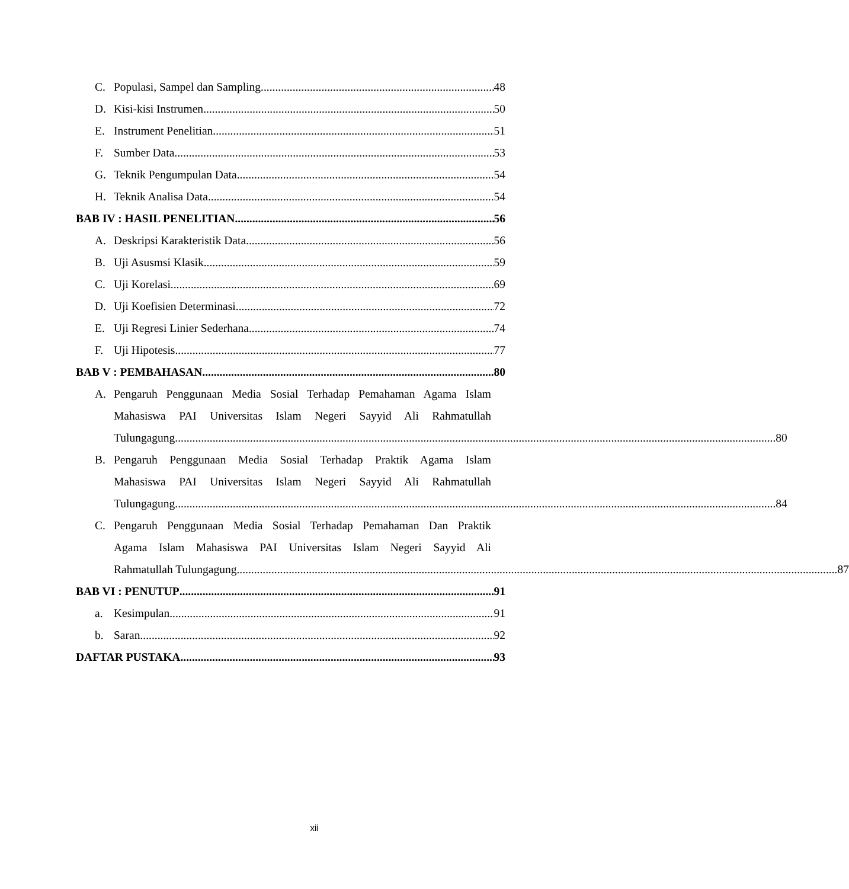C. Populasi, Sampel dan Sampling 48
D. Kisi-kisi Instrumen 50
E. Instrument Penelitian 51
F. Sumber Data 53
G. Teknik Pengumpulan Data 54
H. Teknik Analisa Data 54
BAB IV : HASIL PENELITIAN 56
A. Deskripsi Karakteristik Data 56
B. Uji Asusmsi Klasik 59
C. Uji Korelasi 69
D. Uji Koefisien Determinasi 72
E. Uji Regresi Linier Sederhana 74
F. Uji Hipotesis 77
BAB V : PEMBAHASAN 80
A. Pengaruh Penggunaan Media Sosial Terhadap Pemahaman Agama Islam
Mahasiswa PAI Universitas Islam Negeri Sayyid Ali Rahmatullah
Tulungagung 80
B. Pengaruh Penggunaan Media Sosial Terhadap Praktik Agama Islam
Mahasiswa PAI Universitas Islam Negeri Sayyid Ali Rahmatullah
Tulungagung 84
C. Pengaruh Penggunaan Media Sosial Terhadap Pemahaman Dan Praktik
Agama Islam Mahasiswa PAI Universitas Islam Negeri Sayyid Ali
Rahmatullah Tulungagung 87
BAB VI : PENUTUP 91
a. Kesimpulan 91
b. Saran 92
DAFTAR PUSTAKA 93
xii